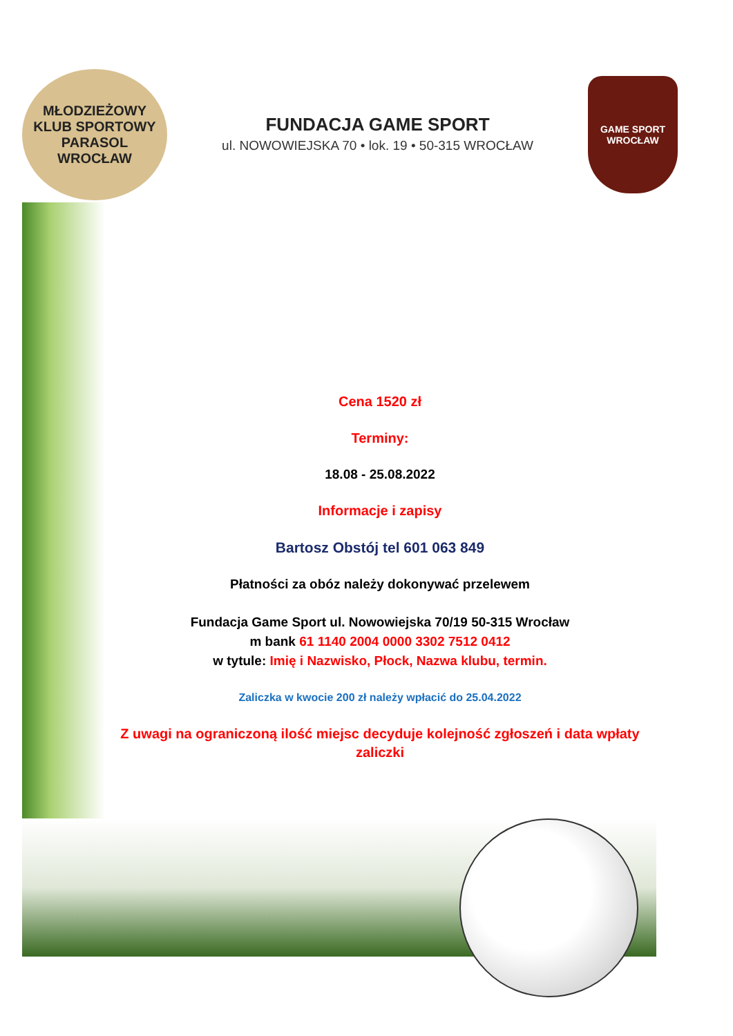MŁODZIEŻOWY KLUB SPORTOWY
PARASOL
WROCŁAW
FUNDACJA GAME SPORT
ul. NOWOWIEJSKA 70 • lok. 19 • 50-315 WROCŁAW
GAME SPORT
WROCŁAW
Cena 1520 zł
Terminy:
18.08 - 25.08.2022
Informacje i zapisy
Bartosz Obstój tel 601 063 849
Płatności za obóz należy dokonywać przelewem
Fundacja Game Sport ul. Nowowiejska 70/19 50-315 Wrocław
m bank 61 1140 2004 0000 3302 7512 0412
w tytule: Imię i Nazwisko, Płock, Nazwa klubu, termin.
Zaliczka w kwocie 200 zł należy wpłacić do 25.04.2022
Z uwagi na ograniczoną ilość miejsc decyduje kolejność zgłoszeń i data wpłaty zaliczki